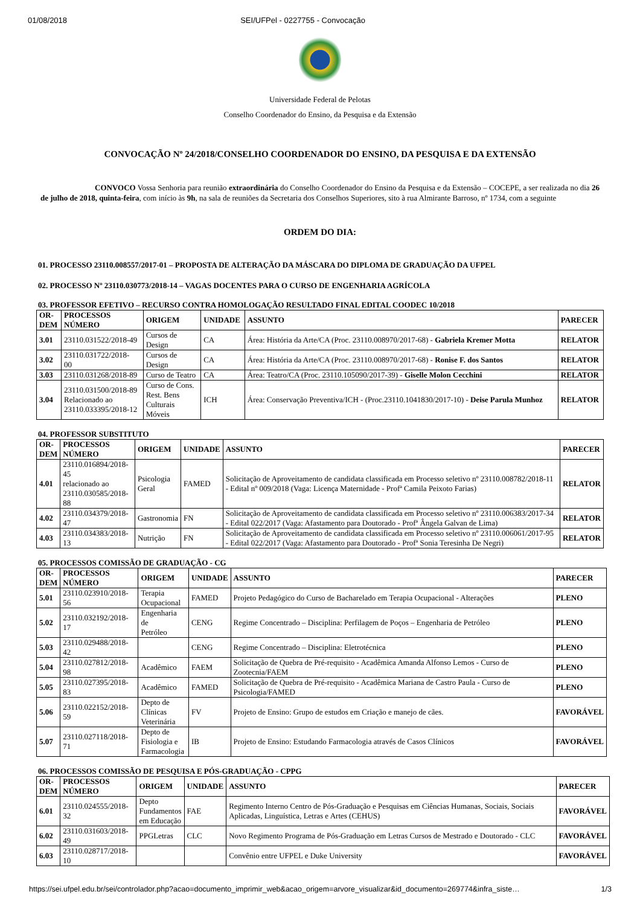01/08/2018 SEI/UFPel - 0227755 - Convocação
Universidade Federal de Pelotas
Conselho Coordenador do Ensino, da Pesquisa e da Extensão
CONVOCAÇÃO Nº 24/2018/CONSELHO COORDENADOR DO ENSINO, DA PESQUISA E DA EXTENSÃO
CONVOCO Vossa Senhoria para reunião extraordinária do Conselho Coordenador do Ensino da Pesquisa e da Extensão – COCEPE, a ser realizada no dia 26 de julho de 2018, quinta-feira, com início às 9h, na sala de reuniões da Secretaria dos Conselhos Superiores, sito à rua Almirante Barroso, nº 1734, com a seguinte
ORDEM DO DIA:
01. PROCESSO 23110.008557/2017-01 – PROPOSTA DE ALTERAÇÃO DA MÁSCARA DO DIPLOMA DE GRADUAÇÃO DA UFPEL
02. PROCESSO Nº 23110.030773/2018-14 – VAGAS DOCENTES PARA O CURSO DE ENGENHARIA AGRÍCOLA
03. PROFESSOR EFETIVO – RECURSO CONTRA HOMOLOGAÇÃO RESULTADO FINAL EDITAL COODEC 10/2018
| OR- DEM | PROCESSOS NÚMERO | ORIGEM | UNIDADE | ASSUNTO | PARECER |
| --- | --- | --- | --- | --- | --- |
| 3.01 | 23110.031522/2018-49 | Cursos de Design | CA | Área: História da Arte/CA (Proc. 23110.008970/2017-68) - Gabriela Kremer Motta | RELATOR |
| 3.02 | 23110.031722/2018- 00 | Cursos de Design | CA | Área: História da Arte/CA (Proc. 23110.008970/2017-68) - Ronise F. dos Santos | RELATOR |
| 3.03 | 23110.031268/2018-89 | Curso de Teatro | CA | Área: Teatro/CA (Proc. 23110.105090/2017-39) - Giselle Molon Cecchini | RELATOR |
| 3.04 | 23110.031500/2018-89 Relacionado ao 23110.033395/2018-12 | Curso de Cons. Rest. Bens Culturais Móveis | ICH | Área: Conservação Preventiva/ICH - (Proc.23110.1041830/2017-10) - Deise Parula Munhoz | RELATOR |
04. PROFESSOR SUBSTITUTO
| OR- DEM | PROCESSOS NÚMERO | ORIGEM | UNIDADE | ASSUNTO | PARECER |
| --- | --- | --- | --- | --- | --- |
| 4.01 | 23110.016894/2018-45 relacionado ao 23110.030585/2018-88 | Psicologia Geral | FAMED | Solicitação de Aproveitamento de candidata classificada em Processo seletivo nº 23110.008782/2018-11 - Edital nº 009/2018 (Vaga: Licença Maternidade - Profª Camila Peixoto Farias) | RELATOR |
| 4.02 | 23110.034379/2018-47 | Gastronomia | FN | Solicitação de Aproveitamento de candidata classificada em Processo seletivo nº 23110.006383/2017-34 - Edital 022/2017 (Vaga: Afastamento para Doutorado - Profª Ângela Galvan de Lima) | RELATOR |
| 4.03 | 23110.034383/2018-13 | Nutrição | FN | Solicitação de Aproveitamento de candidata classificada em Processo seletivo nº 23110.006061/2017-95 - Edital 022/2017 (Vaga: Afastamento para Doutorado - Profª Sonia Teresinha De Negri) | RELATOR |
05. PROCESSOS COMISSÃO DE GRADUAÇÃO - CG
| OR- DEM | PROCESSOS NÚMERO | ORIGEM | UNIDADE | ASSUNTO | PARECER |
| --- | --- | --- | --- | --- | --- |
| 5.01 | 23110.023910/2018-56 | Terapia Ocupacional | FAMED | Projeto Pedagógico do Curso de Bacharelado em Terapia Ocupacional - Alterações | PLENO |
| 5.02 | 23110.032192/2018-17 | Engenharia de Petróleo | CENG | Regime Concentrado – Disciplina: Perfilagem de Poços – Engenharia de Petróleo | PLENO |
| 5.03 | 23110.029488/2018-42 | | CENG | Regime Concentrado – Disciplina: Eletrotécnica | PLENO |
| 5.04 | 23110.027812/2018-98 | Acadêmico | FAEM | Solicitação de Quebra de Pré-requisito - Acadêmica Amanda Alfonso Lemos - Curso de Zootecnia/FAEM | PLENO |
| 5.05 | 23110.027395/2018-83 | Acadêmico | FAMED | Solicitação de Quebra de Pré-requisito - Acadêmica Mariana de Castro Paula - Curso de Psicologia/FAMED | PLENO |
| 5.06 | 23110.022152/2018-59 | Depto de Clínicas Veterinária | FV | Projeto de Ensino: Grupo de estudos em Criação e manejo de cães. | FAVORÁVEL |
| 5.07 | 23110.027118/2018-71 | Depto de Fisiologia e Farmacologia | IB | Projeto de Ensino: Estudando Farmacologia através de Casos Clínicos | FAVORÁVEL |
06. PROCESSOS COMISSÃO DE PESQUISA E PÓS-GRADUAÇÃO - CPPG
| OR- DEM | PROCESSOS NÚMERO | ORIGEM | UNIDADE | ASSUNTO | PARECER |
| --- | --- | --- | --- | --- | --- |
| 6.01 | 23110.024555/2018-32 | Depto Fundamentos em Educação | FAE | Regimento Interno Centro de Pós-Graduação e Pesquisas em Ciências Humanas, Sociais, Sociais Aplicadas, Linguística, Letras e Artes (CEHUS) | FAVORÁVEL |
| 6.02 | 23110.031603/2018-49 | PPGLetras | CLC | Novo Regimento Programa de Pós-Graduação em Letras Cursos de Mestrado e Doutorado - CLC | FAVORÁVEL |
| 6.03 | 23110.028717/2018-10 | | | Convênio entre UFPEL e Duke University | FAVORÁVEL |
https://sei.ufpel.edu.br/sei/controlador.php?acao=documento_imprimir_web&acao_origem=arvore_visualizar&id_documento=269774&infra_siste… 1/3